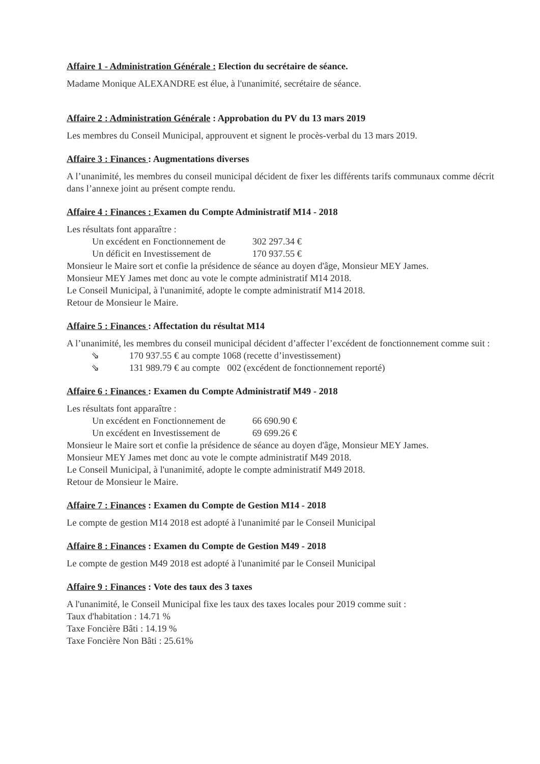Affaire 1 - Administration Générale : Election du secrétaire de séance.
Madame Monique ALEXANDRE est élue, à l'unanimité, secrétaire de séance.
Affaire 2 : Administration Générale : Approbation du PV du 13 mars 2019
Les membres du Conseil Municipal, approuvent et signent le procès-verbal du 13 mars 2019.
Affaire 3 : Finances : Augmentations diverses
A l’unanimité, les membres du conseil municipal décident de fixer les différents tarifs communaux comme décrit dans l’annexe joint au présent compte rendu.
Affaire 4 : Finances : Examen du Compte Administratif M14 - 2018
Les résultats font apparaître :
Un excédent en Fonctionnement de 302 297.34 €
Un déficit en Investissement de 170 937.55 €
Monsieur le Maire sort et confie la présidence de séance au doyen d'âge, Monsieur MEY James.
Monsieur MEY James met donc au vote le compte administratif M14 2018.
Le Conseil Municipal, à l'unanimité, adopte le compte administratif M14 2018.
Retour de Monsieur le Maire.
Affaire 5 : Finances : Affectation du résultat M14
A l’unanimité, les membres du conseil municipal décident d’affecter l’excédent de fonctionnement comme suit :
⇘ 170 937.55 € au compte 1068 (recette d’investissement)
⇘ 131 989.79 € au compte 002 (excédent de fonctionnement reporté)
Affaire 6 : Finances : Examen du Compte Administratif M49 - 2018
Les résultats font apparaître :
Un excédent en Fonctionnement de 66 690.90 €
Un excédent en Investissement de 69 699.26 €
Monsieur le Maire sort et confie la présidence de séance au doyen d'âge, Monsieur MEY James.
Monsieur MEY James met donc au vote le compte administratif M49 2018.
Le Conseil Municipal, à l'unanimité, adopte le compte administratif M49 2018.
Retour de Monsieur le Maire.
Affaire 7 : Finances : Examen du Compte de Gestion M14 - 2018
Le compte de gestion M14 2018 est adopté à l'unanimité par le Conseil Municipal
Affaire 8 : Finances : Examen du Compte de Gestion M49 - 2018
Le compte de gestion M49 2018 est adopté à l'unanimité par le Conseil Municipal
Affaire 9 : Finances : Vote des taux des 3 taxes
A l'unanimité, le Conseil Municipal fixe les taux des taxes locales pour 2019 comme suit :
Taux d'habitation : 14.71 %
Taxe Foncière Bâti : 14.19 %
Taxe Foncière Non Bâti : 25.61%